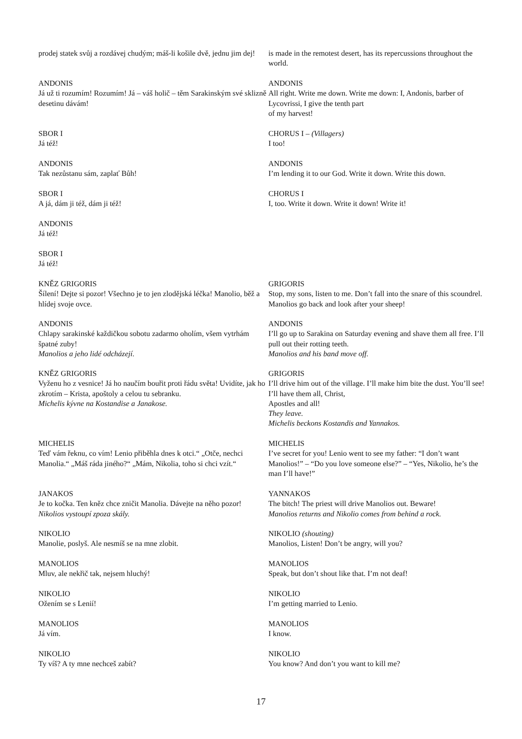prodej statek svůj a rozdávej chudým; máš-li košile dvě, jednu jim dej!
is made in the remotest desert, has its repercussions throughout the world.
ANDONIS
Já už ti rozumím! Rozumím! Já – váš holič – těm Sarakinským své sklizně desetinu dávám!
ANDONIS
All right. Write me down. Write me down: I, Andonis, barber of Lycovrissi, I give the tenth part
of my harvest!
SBOR I
Já též!
CHORUS I – (Villagers)
I too!
ANDONIS
Tak nezůstanu sám, zaplať Bůh!
ANDONIS
I’m lending it to our God. Write it down. Write this down.
SBOR I
A já, dám ji též, dám ji též!
CHORUS I
I, too. Write it down. Write it down! Write it!
ANDONIS
Já též!
SBOR I
Já též!
KNĚZ GRIGORIS
Šílení! Dejte si pozor! Všechno je to jen zlodějská léčka! Manolio, běž a hlídej svoje ovce.
GRIGORIS
Stop, my sons, listen to me. Don’t fall into the snare of this scoundrel. Manolios go back and look after your sheep!
ANDONIS
Chlapy sarakinské každičkou sobotu zadarmo oholím, všem vytrhám špatné zuby!
Manolios a jeho lidé odcházejí.
ANDONIS
I’ll go up to Sarakina on Saturday evening and shave them all free. I’ll pull out their rotting teeth.
Manolios and his band move off.
KNĚZ GRIGORIS
Vyženu ho z vesnice! Já ho naučím bouřit proti řádu světa! Uvidíte, jak ho zkrotím – Krista, apoštoly a celou tu sebranku.
Michelis kývne na Kostandise a Janakose.
GRIGORIS
I’ll drive him out of the village. I’ll make him bite the dust. You’ll see! I’ll have them all, Christ,
Apostles and all!
They leave.
Michelis beckons Kostandis and Yannakos.
MICHELIS
Teď vám řeknu, co vím! Lenio přiběhla dnes k otci.“ „Otče, nechci Manolia.“ „Máš ráda jiného?“ „Mám, Nikolia, toho si chci vzít.“
MICHELIS
I’ve secret for you! Lenio went to see my father: “I don’t want Manolios!” – “Do you love someone else?” – “Yes, Nikolio, he’s the man I’ll have!”
JANAKOS
Je to kočka. Ten kněz chce zničit Manolia. Dávejte na něho pozor! Nikolios vystoupí zpoza skály.
YANNAKOS
The bitch! The priest will drive Manolios out. Beware!
Manolios returns and Nikolio comes from behind a rock.
NIKOLIO
Manolie, poslyš. Ale nesmíš se na mne zlobit.
NIKOLIO (shouting)
Manolios, Listen! Don’t be angry, will you?
MANOLIOS
Mluv, ale nekřič tak, nejsem hluchý!
MANOLIOS
Speak, but don’t shout like that. I’m not deaf!
NIKOLIO
Ožením se s Lenií!
NIKOLIO
I’m getting married to Lenio.
MANOLIOS
Já vím.
MANOLIOS
I know.
NIKOLIO
Ty víš? A ty mne nechceš zabít?
NIKOLIO
You know? And don’t you want to kill me?
17